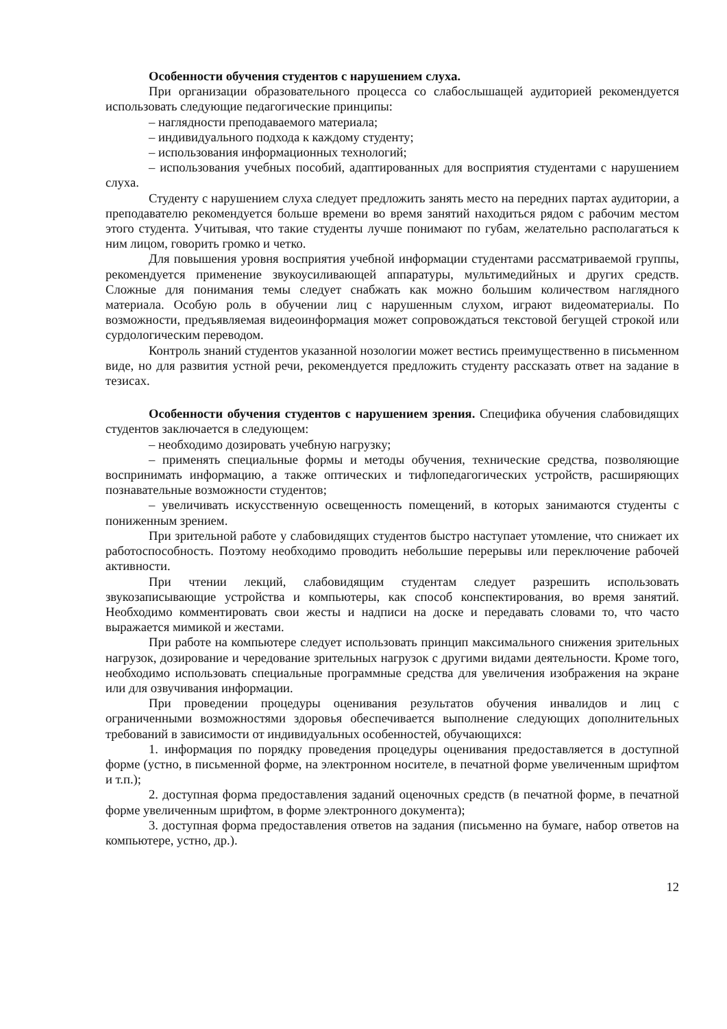Особенности обучения студентов с нарушением слуха.
При организации образовательного процесса со слабослышащей аудиторией рекомендуется использовать следующие педагогические принципы:
– наглядности преподаваемого материала;
– индивидуального подхода к каждому студенту;
– использования информационных технологий;
– использования учебных пособий, адаптированных для восприятия студентами с нарушением слуха.
Студенту с нарушением слуха следует предложить занять место на передних партах аудитории, а преподавателю рекомендуется больше времени во время занятий находиться рядом с рабочим местом этого студента. Учитывая, что такие студенты лучше понимают по губам, желательно располагаться к ним лицом, говорить громко и четко.
Для повышения уровня восприятия учебной информации студентами рассматриваемой группы, рекомендуется применение звукоусиливающей аппаратуры, мультимедийных и других средств. Сложные для понимания темы следует снабжать как можно большим количеством наглядного материала. Особую роль в обучении лиц с нарушенным слухом, играют видеоматериалы. По возможности, предъявляемая видеоинформация может сопровождаться текстовой бегущей строкой или сурдологическим переводом.
Контроль знаний студентов указанной нозологии может вестись преимущественно в письменном виде, но для развития устной речи, рекомендуется предложить студенту рассказать ответ на задание в тезисах.
Особенности обучения студентов с нарушением зрения. Специфика обучения слабовидящих студентов заключается в следующем:
– необходимо дозировать учебную нагрузку;
– применять специальные формы и методы обучения, технические средства, позволяющие воспринимать информацию, а также оптических и тифлопедагогических устройств, расширяющих познавательные возможности студентов;
– увеличивать искусственную освещенность помещений, в которых занимаются студенты с пониженным зрением.
При зрительной работе у слабовидящих студентов быстро наступает утомление, что снижает их работоспособность. Поэтому необходимо проводить небольшие перерывы или переключение рабочей активности.
При чтении лекций, слабовидящим студентам следует разрешить использовать звукозаписывающие устройства и компьютеры, как способ конспектирования, во время занятий. Необходимо комментировать свои жесты и надписи на доске и передавать словами то, что часто выражается мимикой и жестами.
При работе на компьютере следует использовать принцип максимального снижения зрительных нагрузок, дозирование и чередование зрительных нагрузок с другими видами деятельности. Кроме того, необходимо использовать специальные программные средства для увеличения изображения на экране или для озвучивания информации.
При проведении процедуры оценивания результатов обучения инвалидов и лиц с ограниченными возможностями здоровья обеспечивается выполнение следующих дополнительных требований в зависимости от индивидуальных особенностей, обучающихся:
1. информация по порядку проведения процедуры оценивания предоставляется в доступной форме (устно, в письменной форме, на электронном носителе, в печатной форме увеличенным шрифтом и т.п.);
2. доступная форма предоставления заданий оценочных средств (в печатной форме, в печатной форме увеличенным шрифтом, в форме электронного документа);
3. доступная форма предоставления ответов на задания (письменно на бумаге, набор ответов на компьютере, устно, др.).
12